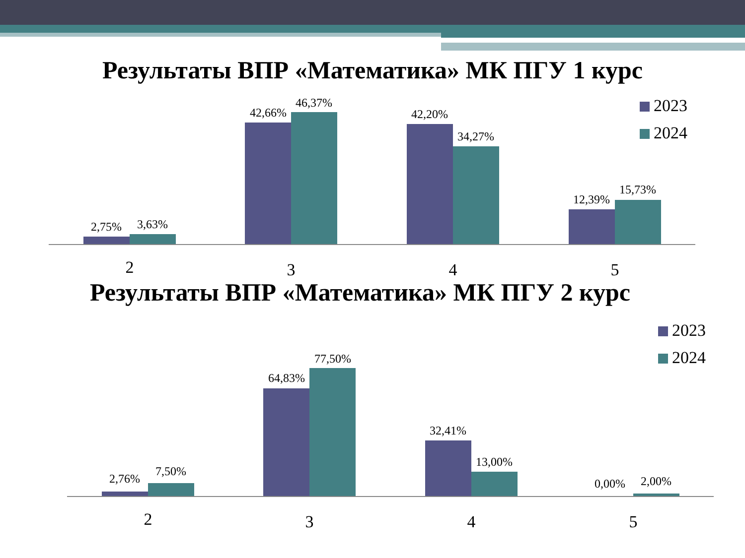Результаты ВПР «Математика» МК ПГУ 1 курс
2,75%
3,63%
42,66%
46,37%
42,20%
34,27%
12,39%
15,73%
2
3
4
5
2023
2024
Результаты ВПР «Математика» МК ПГУ 2 курс
2,76%
7,50%
64,83%
77,50%
32,41%
13,00%
0,00%
2,00%
2
3
4
5
2023
2024